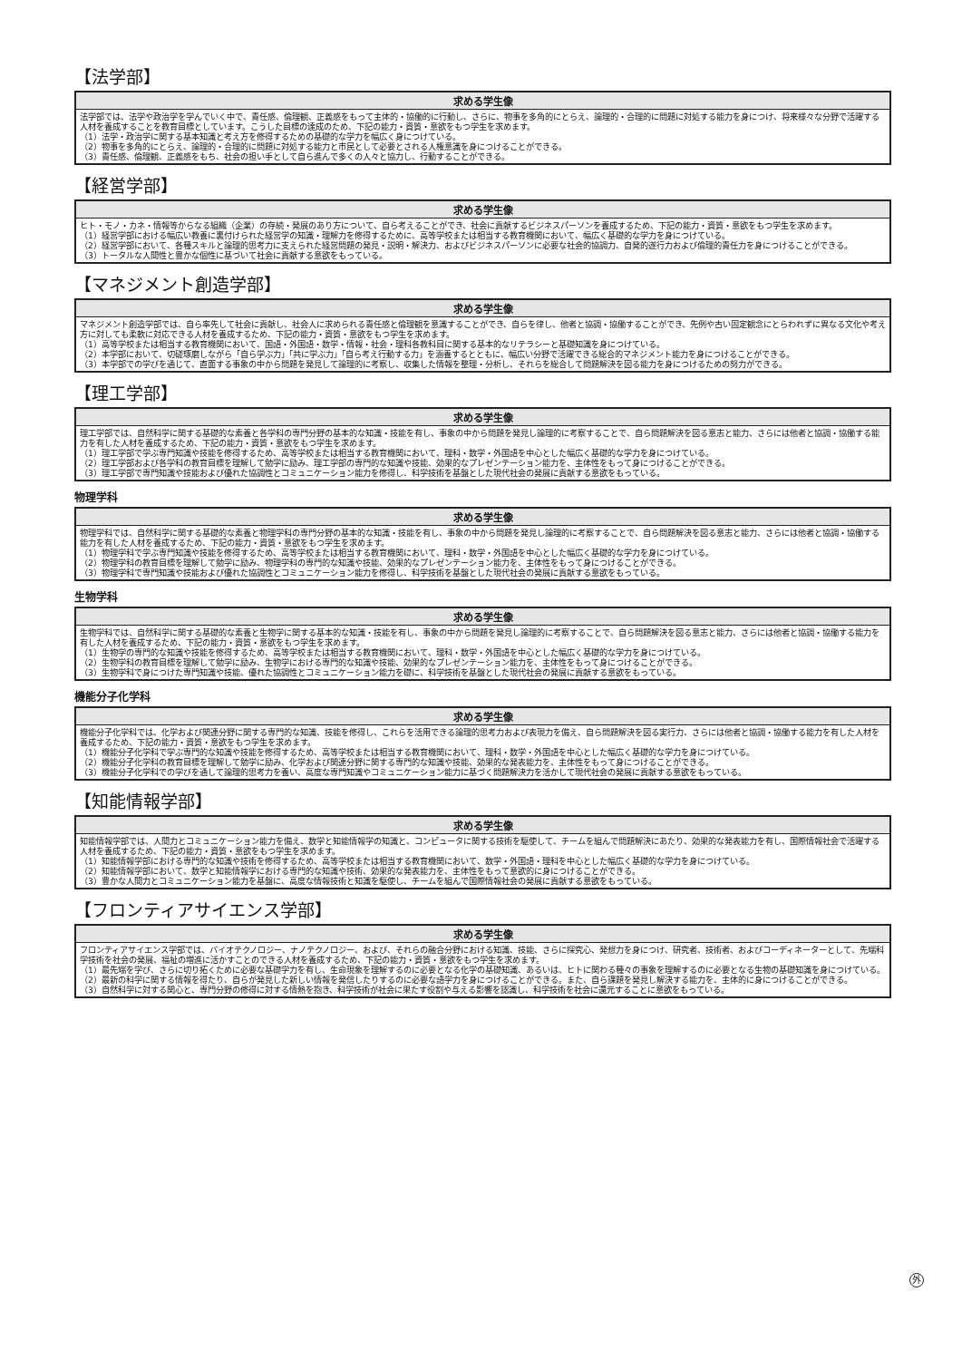【法学部】
| 求める学生像 |
| --- |
| 法学部では、法学や政治学を学んでいく中で、責任感、倫理観、正義感をもって主体的・協働的に行動し、さらに、物事を多角的にとらえ、論理的・合理的に問題に対処する能力を身につけ、将来様々な分野で活躍する人材を養成することを教育目標としています。こうした目標の達成のため、下記の能力・資質・意欲をもつ学生を求めます。 （1）法学・政治学に関する基本知識と考え方を修得するための基礎的な学力を幅広く身につけている。 （2）物事を多角的にとらえ、論理的・合理的に問題に対処する能力と市民として必要とされる人権意識を身につけることができる。 （3）責任感、倫理観、正義感をもち、社会の担い手として自ら進んで多くの人々と協力し、行動することができる。 |
【経営学部】
| 求める学生像 |
| --- |
| ヒト・モノ・カネ・情報等からなる組織（企業）の存続・発展のあり方について、自ら考えることができ、社会に貢献するビジネスパーソンを養成するため、下記の能力・資質・意欲をもつ学生を求めます。 （1）経営学部における幅広い教養に裏付けられた経営学の知識・理解力を修得するために、高等学校または相当する教育機関において、幅広く基礎的な学力を身につけている。 （2）経営学部において、各種スキルと論理的思考力に支えられた経営問題の発見・説明・解決力、およびビジネスパーソンに必要な社会的協調力、自発的遂行力および倫理的責任力を身につけることができる。 （3）トータルな人間性と豊かな個性に基づいて社会に貢献する意欲をもっている。 |
【マネジメント創造学部】
| 求める学生像 |
| --- |
| マネジメント創造学部では、自ら率先して社会に貢献し、社会人に求められる責任感と倫理観を意識することができ、自らを律し、他者と協調・協働することができ、先例や古い固定観念にとらわれずに異なる文化や考え方に対しても柔軟に対応できる人材を養成するため、下記の能力・資質・意欲をもつ学生を求めます。 （1）高等学校または相当する教育機関において、国語・外国語・数学・情報・社会・理科各教科目に関する基本的なリテラシーと基礎知識を身につけている。 （2）本学部において、切磋琢磨しながら「自ら学ぶ力」「共に学ぶ力」「自ら考え行動する力」を涵養するとともに、幅広い分野で活躍できる総合的マネジメント能力を身につけることができる。 （3）本学部での学びを通じて、直面する事象の中から問題を発見して論理的に考察し、収集した情報を整理・分析し、それらを総合して問題解決を図る能力を身につけるための努力ができる。 |
【理工学部】
| 求める学生像 |
| --- |
| 理工学部では、自然科学に関する基礎的な素養と各学科の専門分野の基本的な知識・技能を有し、事象の中から問題を発見し論理的に考察することで、自ら問題解決を図る意志と能力、さらには他者と協調・協働する能力を有した人材を養成するため、下記の能力・資質・意欲をもつ学生を求めます。 （1）理工学部で学ぶ専門知識や技能を修得するため、高等学校または相当する教育機関において、理科・数学・外国語を中心とした幅広く基礎的な学力を身につけている。 （2）理工学部および各学科の教育目標を理解して勉学に励み、理工学部の専門的な知識や技能、効果的なプレゼンテーション能力を、主体性をもって身につけることができる。 （3）理工学部で専門知識や技能および優れた協調性とコミュニケーション能力を修得し、科学技術を基盤とした現代社会の発展に貢献する意欲をもっている。 |
物理学科
| 求める学生像 |
| --- |
| 物理学科では、自然科学に関する基礎的な素養と物理学科の専門分野の基本的な知識・技能を有し、事象の中から問題を発見し論理的に考察することで、自ら問題解決を図る意志と能力、さらには他者と協調・協働する能力を有した人材を養成するため、下記の能力・資質・意欲をもつ学生を求めます。 （1）物理学科で学ぶ専門知識や技能を修得するため、高等学校または相当する教育機関において、理科・数学・外国語を中心とした幅広く基礎的な学力を身につけている。 （2）物理学科の教育目標を理解して勉学に励み、物理学科の専門的な知識や技能、効果的なプレゼンテーション能力を、主体性をもって身につけることができる。 （3）物理学科で専門知識や技能および優れた協調性とコミュニケーション能力を修得し、科学技術を基盤とした現代社会の発展に貢献する意欲をもっている。 |
生物学科
| 求める学生像 |
| --- |
| 生物学科では、自然科学に関する基礎的な素養と生物学に関する基本的な知識・技能を有し、事象の中から問題を発見し論理的に考察することで、自ら問題解決を図る意志と能力、さらには他者と協調・協働する能力を有した人材を養成するため、下記の能力・資質・意欲をもつ学生を求めます。 （1）生物学の専門的な知識や技能を修得するため、高等学校または相当する教育機関において、理科・数学・外国語を中心とした幅広く基礎的な学力を身につけている。 （2）生物学科の教育目標を理解して勉学に励み、生物学における専門的な知識や技能、効果的なプレゼンテーション能力を、主体性をもって身につけることができる。 （3）生物学科で身につけた専門知識や技能、優れた協調性とコミュニケーション能力を礎に、科学技術を基盤とした現代社会の発展に貢献する意欲をもっている。 |
機能分子化学科
| 求める学生像 |
| --- |
| 機能分子化学科では、化学および関連分野に関する専門的な知識、技能を修得し、これらを活用できる論理的思考力および表現力を備え、自ら問題解決を図る実行力、さらには他者と協調・協働する能力を有した人材を養成するため、下記の能力・資質・意欲をもつ学生を求めます。 （1）機能分子化学科で学ぶ専門的な知識や技能を修得するため、高等学校または相当する教育機関において、理科・数学・外国語を中心とした幅広く基礎的な学力を身につけている。 （2）機能分子化学科の教育目標を理解して勉学に励み、化学および関連分野に関する専門的な知識や技能、効果的な発表能力を、主体性をもって身につけることができる。 （3）機能分子化学科での学びを通して論理的思考力を養い、高度な専門知識やコミュニケーション能力に基づく問題解決力を活かして現代社会の発展に貢献する意欲をもっている。 |
【知能情報学部】
| 求める学生像 |
| --- |
| 知能情報学部では、人間力とコミュニケーション能力を備え、数学と知能情報学の知識と、コンピュータに関する技術を駆使して、チームを組んで問題解決にあたり、効果的な発表能力を有し、国際情報社会で活躍する人材を養成するため、下記の能力・資質・意欲をもつ学生を求めます。 （1）知能情報学部における専門的な知識や技術を修得するため、高等学校または相当する教育機関において、数学・外国語・理科を中心とした幅広く基礎的な学力を身につけている。 （2）知能情報学部において、数学と知能情報学における専門的な知識や技術、効果的な発表能力を、主体性をもって意欲的に身につけることができる。 （3）豊かな人間力とコミュニケーション能力を基盤に、高度な情報技術と知識を駆使し、チームを組んで国際情報社会の発展に貢献する意欲をもっている。 |
【フロンティアサイエンス学部】
| 求める学生像 |
| --- |
| フロンティアサイエンス学部では、バイオテクノロジー、ナノテクノロジー、および、それらの融合分野における知識、技能、さらに探究心、発想力を身につけ、研究者、技術者、およびコーディネーターとして、先端科学技術を社会の発展、福祉の増進に活かすことのできる人材を養成するため、下記の能力・資質・意欲をもつ学生を求めます。 （1）最先端を学び、さらに切り拓くために必要な基礎学力を有し、生命現象を理解するのに必要となる化学の基礎知識、あるいは、ヒトに関わる種々の事象を理解するのに必要となる生物の基礎知識を身につけている。 （2）最新の科学に関する情報を得たり、自らが発見した新しい情報を発信したりするのに必要な語学力を身につけることができる。また、自ら課題を発見し解決する能力を、主体的に身につけることができる。 （3）自然科学に対する関心と、専門分野の修得に対する情熱を抱き、科学技術が社会に果たす役割や与える影響を認識し、科学技術を社会に還元することに意欲をもっている。 |
外